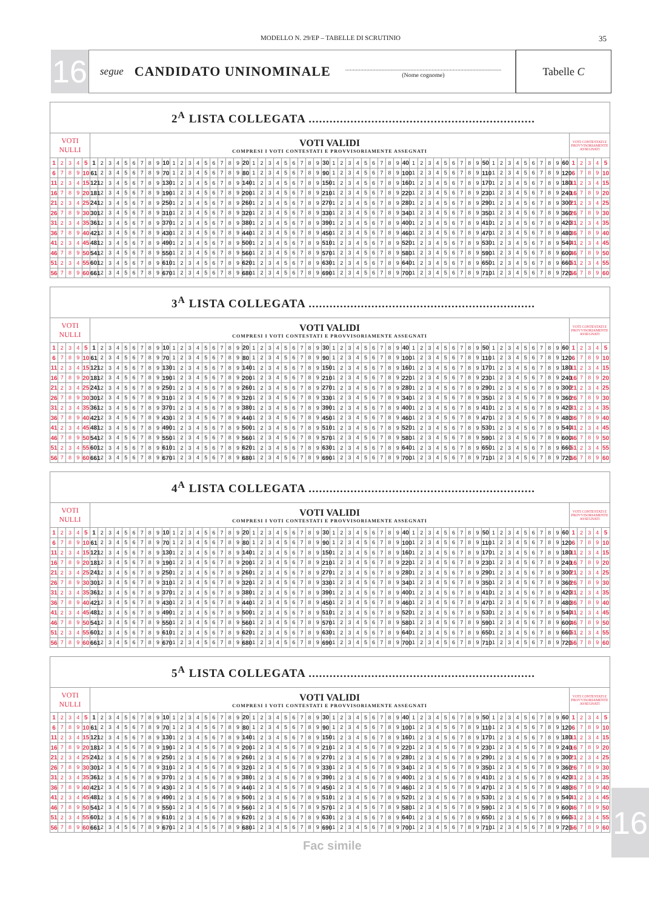MODELLO N. 29/EP – TABELLE DI SCRUTINIO 35
16
segue CANDIDATO UNINOMINALE
.......................................................................................................
(Nome cognome)
Tabelle C
| 2<sup>A</sup> LISTA COLLEGATA ................................................................. | | | | | | | | | | | | | | | | | | | | | | | | | | | | | | | | | | | | | | | | | | | | | | | | | | | | | | | | | | | | | | | | | | | | | |
| VOTI NULLI | | | | | VOTI VALIDI COMPRESI I VOTI CONTESTATI E PROVVISORIAMENTE ASSEGNATI | | | | | | | | | | | | | | | | | | | | | | | | | | | | | | | | | | | | | | | | | | | | | | | | | | | | | | | | | | | | VOTI CONTESTATI E PROVVISORIAMENTE ASSEGNATI | | | | |
| 1 | 2 | 3 | 4 | 5 | 1 | 2 | 3 | 4 | 5 | 6 | 7 | 8 | 9 | 10 | 1 | 2 | 3 | 4 | 5 | 6 | 7 | 8 | 9 | 20 | 1 | 2 | 3 | 4 | 5 | 6 | 7 | 8 | 9 | 30 | 1 | 2 | 3 | 4 | 5 | 6 | 7 | 8 | 9 | 40 | 1 | 2 | 3 | 4 | 5 | 6 | 7 | 8 | 9 | 50 | 1 | 2 | 3 | 4 | 5 | 6 | 7 | 8 | 9 | 60 | 1 | 2 | 3 | 4 | 5 |
| 6 | 7 | 8 | 9 | 10 | 61 | 2 | 3 | 4 | 5 | 6 | 7 | 8 | 9 | 70 | 1 | 2 | 3 | 4 | 5 | 6 | 7 | 8 | 9 | 80 | 1 | 2 | 3 | 4 | 5 | 6 | 7 | 8 | 9 | 90 | 1 | 2 | 3 | 4 | 5 | 6 | 7 | 8 | 9 | 100 | 1 | 2 | 3 | 4 | 5 | 6 | 7 | 8 | 9 | 110 | 1 | 2 | 3 | 4 | 5 | 6 | 7 | 8 | 9 | 120 | 6 | 7 | 8 | 9 | 10 |
| 11 | 2 | 3 | 4 | 15 | 121 | 2 | 3 | 4 | 5 | 6 | 7 | 8 | 9 | 130 | 1 | 2 | 3 | 4 | 5 | 6 | 7 | 8 | 9 | 140 | 1 | 2 | 3 | 4 | 5 | 6 | 7 | 8 | 9 | 150 | 1 | 2 | 3 | 4 | 5 | 6 | 7 | 8 | 9 | 160 | 1 | 2 | 3 | 4 | 5 | 6 | 7 | 8 | 9 | 170 | 1 | 2 | 3 | 4 | 5 | 6 | 7 | 8 | 9 | 180 | 11 | 2 | 3 | 4 | 15 |
| 16 | 7 | 8 | 9 | 20 | 181 | 2 | 3 | 4 | 5 | 6 | 7 | 8 | 9 | 190 | 1 | 2 | 3 | 4 | 5 | 6 | 7 | 8 | 9 | 200 | 1 | 2 | 3 | 4 | 5 | 6 | 7 | 8 | 9 | 210 | 1 | 2 | 3 | 4 | 5 | 6 | 7 | 8 | 9 | 220 | 1 | 2 | 3 | 4 | 5 | 6 | 7 | 8 | 9 | 230 | 1 | 2 | 3 | 4 | 5 | 6 | 7 | 8 | 9 | 240 | 16 | 7 | 8 | 9 | 20 |
| 21 | 2 | 3 | 4 | 25 | 241 | 2 | 3 | 4 | 5 | 6 | 7 | 8 | 9 | 250 | 1 | 2 | 3 | 4 | 5 | 6 | 7 | 8 | 9 | 260 | 1 | 2 | 3 | 4 | 5 | 6 | 7 | 8 | 9 | 270 | 1 | 2 | 3 | 4 | 5 | 6 | 7 | 8 | 9 | 280 | 1 | 2 | 3 | 4 | 5 | 6 | 7 | 8 | 9 | 290 | 1 | 2 | 3 | 4 | 5 | 6 | 7 | 8 | 9 | 300 | 21 | 2 | 3 | 4 | 25 |
| 26 | 7 | 8 | 9 | 30 | 301 | 2 | 3 | 4 | 5 | 6 | 7 | 8 | 9 | 310 | 1 | 2 | 3 | 4 | 5 | 6 | 7 | 8 | 9 | 320 | 1 | 2 | 3 | 4 | 5 | 6 | 7 | 8 | 9 | 330 | 1 | 2 | 3 | 4 | 5 | 6 | 7 | 8 | 9 | 340 | 1 | 2 | 3 | 4 | 5 | 6 | 7 | 8 | 9 | 350 | 1 | 2 | 3 | 4 | 5 | 6 | 7 | 8 | 9 | 360 | 26 | 7 | 8 | 9 | 30 |
| 31 | 2 | 3 | 4 | 35 | 361 | 2 | 3 | 4 | 5 | 6 | 7 | 8 | 9 | 370 | 1 | 2 | 3 | 4 | 5 | 6 | 7 | 8 | 9 | 380 | 1 | 2 | 3 | 4 | 5 | 6 | 7 | 8 | 9 | 390 | 1 | 2 | 3 | 4 | 5 | 6 | 7 | 8 | 9 | 400 | 1 | 2 | 3 | 4 | 5 | 6 | 7 | 8 | 9 | 410 | 1 | 2 | 3 | 4 | 5 | 6 | 7 | 8 | 9 | 420 | 31 | 2 | 3 | 4 | 35 |
| 36 | 7 | 8 | 9 | 40 | 421 | 2 | 3 | 4 | 5 | 6 | 7 | 8 | 9 | 430 | 1 | 2 | 3 | 4 | 5 | 6 | 7 | 8 | 9 | 440 | 1 | 2 | 3 | 4 | 5 | 6 | 7 | 8 | 9 | 450 | 1 | 2 | 3 | 4 | 5 | 6 | 7 | 8 | 9 | 460 | 1 | 2 | 3 | 4 | 5 | 6 | 7 | 8 | 9 | 470 | 1 | 2 | 3 | 4 | 5 | 6 | 7 | 8 | 9 | 480 | 36 | 7 | 8 | 9 | 40 |
| 41 | 2 | 3 | 4 | 45 | 481 | 2 | 3 | 4 | 5 | 6 | 7 | 8 | 9 | 490 | 1 | 2 | 3 | 4 | 5 | 6 | 7 | 8 | 9 | 500 | 1 | 2 | 3 | 4 | 5 | 6 | 7 | 8 | 9 | 510 | 1 | 2 | 3 | 4 | 5 | 6 | 7 | 8 | 9 | 520 | 1 | 2 | 3 | 4 | 5 | 6 | 7 | 8 | 9 | 530 | 1 | 2 | 3 | 4 | 5 | 6 | 7 | 8 | 9 | 540 | 41 | 2 | 3 | 4 | 45 |
| 46 | 7 | 8 | 9 | 50 | 541 | 2 | 3 | 4 | 5 | 6 | 7 | 8 | 9 | 550 | 1 | 2 | 3 | 4 | 5 | 6 | 7 | 8 | 9 | 560 | 1 | 2 | 3 | 4 | 5 | 6 | 7 | 8 | 9 | 570 | 1 | 2 | 3 | 4 | 5 | 6 | 7 | 8 | 9 | 580 | 1 | 2 | 3 | 4 | 5 | 6 | 7 | 8 | 9 | 590 | 1 | 2 | 3 | 4 | 5 | 6 | 7 | 8 | 9 | 600 | 46 | 7 | 8 | 9 | 50 |
| 51 | 2 | 3 | 4 | 55 | 601 | 2 | 3 | 4 | 5 | 6 | 7 | 8 | 9 | 610 | 1 | 2 | 3 | 4 | 5 | 6 | 7 | 8 | 9 | 620 | 1 | 2 | 3 | 4 | 5 | 6 | 7 | 8 | 9 | 630 | 1 | 2 | 3 | 4 | 5 | 6 | 7 | 8 | 9 | 640 | 1 | 2 | 3 | 4 | 5 | 6 | 7 | 8 | 9 | 650 | 1 | 2 | 3 | 4 | 5 | 6 | 7 | 8 | 9 | 660 | 51 | 2 | 3 | 4 | 55 |
| 56 | 7 | 8 | 9 | 60 | 661 | 2 | 3 | 4 | 5 | 6 | 7 | 8 | 9 | 670 | 1 | 2 | 3 | 4 | 5 | 6 | 7 | 8 | 9 | 680 | 1 | 2 | 3 | 4 | 5 | 6 | 7 | 8 | 9 | 690 | 1 | 2 | 3 | 4 | 5 | 6 | 7 | 8 | 9 | 700 | 1 | 2 | 3 | 4 | 5 | 6 | 7 | 8 | 9 | 710 | 1 | 2 | 3 | 4 | 5 | 6 | 7 | 8 | 9 | 720 | 56 | 7 | 8 | 9 | 60 |
| 3<sup>A</sup> LISTA COLLEGATA ................................................................. | | | | | | | | | | | | | | | | | | | | | | | | | | | | | | | | | | | | | | | | | | | | | | | | | | | | | | | | | | | | | | | | | | | | | |
| VOTI NULLI | | | | | VOTI VALIDI COMPRESI I VOTI CONTESTATI E PROVVISORIAMENTE ASSEGNATI | | | | | | | | | | | | | | | | | | | | | | | | | | | | | | | | | | | | | | | | | | | | | | | | | | | | | | | | | | | | VOTI CONTESTATI E PROVVISORIAMENTE ASSEGNATI | | | | |
| 1 | 2 | 3 | 4 | 5 | 1 | 2 | 3 | 4 | 5 | 6 | 7 | 8 | 9 | 10 | 1 | 2 | 3 | 4 | 5 | 6 | 7 | 8 | 9 | 20 | 1 | 2 | 3 | 4 | 5 | 6 | 7 | 8 | 9 | 30 | 1 | 2 | 3 | 4 | 5 | 6 | 7 | 8 | 9 | 40 | 1 | 2 | 3 | 4 | 5 | 6 | 7 | 8 | 9 | 50 | 1 | 2 | 3 | 4 | 5 | 6 | 7 | 8 | 9 | 60 | 1 | 2 | 3 | 4 | 5 |
| 6 | 7 | 8 | 9 | 10 | 61 | 2 | 3 | 4 | 5 | 6 | 7 | 8 | 9 | 70 | 1 | 2 | 3 | 4 | 5 | 6 | 7 | 8 | 9 | 80 | 1 | 2 | 3 | 4 | 5 | 6 | 7 | 8 | 9 | 90 | 1 | 2 | 3 | 4 | 5 | 6 | 7 | 8 | 9 | 100 | 1 | 2 | 3 | 4 | 5 | 6 | 7 | 8 | 9 | 110 | 1 | 2 | 3 | 4 | 5 | 6 | 7 | 8 | 9 | 120 | 6 | 7 | 8 | 9 | 10 |
| 11 | 2 | 3 | 4 | 15 | 121 | 2 | 3 | 4 | 5 | 6 | 7 | 8 | 9 | 130 | 1 | 2 | 3 | 4 | 5 | 6 | 7 | 8 | 9 | 140 | 1 | 2 | 3 | 4 | 5 | 6 | 7 | 8 | 9 | 150 | 1 | 2 | 3 | 4 | 5 | 6 | 7 | 8 | 9 | 160 | 1 | 2 | 3 | 4 | 5 | 6 | 7 | 8 | 9 | 170 | 1 | 2 | 3 | 4 | 5 | 6 | 7 | 8 | 9 | 180 | 11 | 2 | 3 | 4 | 15 |
| 16 | 7 | 8 | 9 | 20 | 181 | 2 | 3 | 4 | 5 | 6 | 7 | 8 | 9 | 190 | 1 | 2 | 3 | 4 | 5 | 6 | 7 | 8 | 9 | 200 | 1 | 2 | 3 | 4 | 5 | 6 | 7 | 8 | 9 | 210 | 1 | 2 | 3 | 4 | 5 | 6 | 7 | 8 | 9 | 220 | 1 | 2 | 3 | 4 | 5 | 6 | 7 | 8 | 9 | 230 | 1 | 2 | 3 | 4 | 5 | 6 | 7 | 8 | 9 | 240 | 16 | 7 | 8 | 9 | 20 |
| 21 | 2 | 3 | 4 | 25 | 241 | 2 | 3 | 4 | 5 | 6 | 7 | 8 | 9 | 250 | 1 | 2 | 3 | 4 | 5 | 6 | 7 | 8 | 9 | 260 | 1 | 2 | 3 | 4 | 5 | 6 | 7 | 8 | 9 | 270 | 1 | 2 | 3 | 4 | 5 | 6 | 7 | 8 | 9 | 280 | 1 | 2 | 3 | 4 | 5 | 6 | 7 | 8 | 9 | 290 | 1 | 2 | 3 | 4 | 5 | 6 | 7 | 8 | 9 | 300 | 21 | 2 | 3 | 4 | 25 |
| 26 | 7 | 8 | 9 | 30 | 301 | 2 | 3 | 4 | 5 | 6 | 7 | 8 | 9 | 310 | 1 | 2 | 3 | 4 | 5 | 6 | 7 | 8 | 9 | 320 | 1 | 2 | 3 | 4 | 5 | 6 | 7 | 8 | 9 | 330 | 1 | 2 | 3 | 4 | 5 | 6 | 7 | 8 | 9 | 340 | 1 | 2 | 3 | 4 | 5 | 6 | 7 | 8 | 9 | 350 | 1 | 2 | 3 | 4 | 5 | 6 | 7 | 8 | 9 | 360 | 26 | 7 | 8 | 9 | 30 |
| 31 | 2 | 3 | 4 | 35 | 361 | 2 | 3 | 4 | 5 | 6 | 7 | 8 | 9 | 370 | 1 | 2 | 3 | 4 | 5 | 6 | 7 | 8 | 9 | 380 | 1 | 2 | 3 | 4 | 5 | 6 | 7 | 8 | 9 | 390 | 1 | 2 | 3 | 4 | 5 | 6 | 7 | 8 | 9 | 400 | 1 | 2 | 3 | 4 | 5 | 6 | 7 | 8 | 9 | 410 | 1 | 2 | 3 | 4 | 5 | 6 | 7 | 8 | 9 | 420 | 31 | 2 | 3 | 4 | 35 |
| 36 | 7 | 8 | 9 | 40 | 421 | 2 | 3 | 4 | 5 | 6 | 7 | 8 | 9 | 430 | 1 | 2 | 3 | 4 | 5 | 6 | 7 | 8 | 9 | 440 | 1 | 2 | 3 | 4 | 5 | 6 | 7 | 8 | 9 | 450 | 1 | 2 | 3 | 4 | 5 | 6 | 7 | 8 | 9 | 460 | 1 | 2 | 3 | 4 | 5 | 6 | 7 | 8 | 9 | 470 | 1 | 2 | 3 | 4 | 5 | 6 | 7 | 8 | 9 | 480 | 36 | 7 | 8 | 9 | 40 |
| 41 | 2 | 3 | 4 | 45 | 481 | 2 | 3 | 4 | 5 | 6 | 7 | 8 | 9 | 490 | 1 | 2 | 3 | 4 | 5 | 6 | 7 | 8 | 9 | 500 | 1 | 2 | 3 | 4 | 5 | 6 | 7 | 8 | 9 | 510 | 1 | 2 | 3 | 4 | 5 | 6 | 7 | 8 | 9 | 520 | 1 | 2 | 3 | 4 | 5 | 6 | 7 | 8 | 9 | 530 | 1 | 2 | 3 | 4 | 5 | 6 | 7 | 8 | 9 | 540 | 41 | 2 | 3 | 4 | 45 |
| 46 | 7 | 8 | 9 | 50 | 541 | 2 | 3 | 4 | 5 | 6 | 7 | 8 | 9 | 550 | 1 | 2 | 3 | 4 | 5 | 6 | 7 | 8 | 9 | 560 | 1 | 2 | 3 | 4 | 5 | 6 | 7 | 8 | 9 | 570 | 1 | 2 | 3 | 4 | 5 | 6 | 7 | 8 | 9 | 580 | 1 | 2 | 3 | 4 | 5 | 6 | 7 | 8 | 9 | 590 | 1 | 2 | 3 | 4 | 5 | 6 | 7 | 8 | 9 | 600 | 46 | 7 | 8 | 9 | 50 |
| 51 | 2 | 3 | 4 | 55 | 601 | 2 | 3 | 4 | 5 | 6 | 7 | 8 | 9 | 610 | 1 | 2 | 3 | 4 | 5 | 6 | 7 | 8 | 9 | 620 | 1 | 2 | 3 | 4 | 5 | 6 | 7 | 8 | 9 | 630 | 1 | 2 | 3 | 4 | 5 | 6 | 7 | 8 | 9 | 640 | 1 | 2 | 3 | 4 | 5 | 6 | 7 | 8 | 9 | 650 | 1 | 2 | 3 | 4 | 5 | 6 | 7 | 8 | 9 | 660 | 51 | 2 | 3 | 4 | 55 |
| 56 | 7 | 8 | 9 | 60 | 661 | 2 | 3 | 4 | 5 | 6 | 7 | 8 | 9 | 670 | 1 | 2 | 3 | 4 | 5 | 6 | 7 | 8 | 9 | 680 | 1 | 2 | 3 | 4 | 5 | 6 | 7 | 8 | 9 | 690 | 1 | 2 | 3 | 4 | 5 | 6 | 7 | 8 | 9 | 700 | 1 | 2 | 3 | 4 | 5 | 6 | 7 | 8 | 9 | 710 | 1 | 2 | 3 | 4 | 5 | 6 | 7 | 8 | 9 | 720 | 56 | 7 | 8 | 9 | 60 |
| 4<sup>A</sup> LISTA COLLEGATA ................................................................. | | | | | | | | | | | | | | | | | | | | | | | | | | | | | | | | | | | | | | | | | | | | | | | | | | | | | | | | | | | | | | | | | | | | | |
| VOTI NULLI | | | | | VOTI VALIDI COMPRESI I VOTI CONTESTATI E PROVVISORIAMENTE ASSEGNATI | | | | | | | | | | | | | | | | | | | | | | | | | | | | | | | | | | | | | | | | | | | | | | | | | | | | | | | | | | | | VOTI CONTESTATI E PROVVISORIAMENTE ASSEGNATI | | | | |
| 1 | 2 | 3 | 4 | 5 | 1 | 2 | 3 | 4 | 5 | 6 | 7 | 8 | 9 | 10 | 1 | 2 | 3 | 4 | 5 | 6 | 7 | 8 | 9 | 20 | 1 | 2 | 3 | 4 | 5 | 6 | 7 | 8 | 9 | 30 | 1 | 2 | 3 | 4 | 5 | 6 | 7 | 8 | 9 | 40 | 1 | 2 | 3 | 4 | 5 | 6 | 7 | 8 | 9 | 50 | 1 | 2 | 3 | 4 | 5 | 6 | 7 | 8 | 9 | 60 | 1 | 2 | 3 | 4 | 5 |
| 6 | 7 | 8 | 9 | 10 | 61 | 2 | 3 | 4 | 5 | 6 | 7 | 8 | 9 | 70 | 1 | 2 | 3 | 4 | 5 | 6 | 7 | 8 | 9 | 80 | 1 | 2 | 3 | 4 | 5 | 6 | 7 | 8 | 9 | 90 | 1 | 2 | 3 | 4 | 5 | 6 | 7 | 8 | 9 | 100 | 1 | 2 | 3 | 4 | 5 | 6 | 7 | 8 | 9 | 110 | 1 | 2 | 3 | 4 | 5 | 6 | 7 | 8 | 9 | 120 | 6 | 7 | 8 | 9 | 10 |
| 11 | 2 | 3 | 4 | 15 | 121 | 2 | 3 | 4 | 5 | 6 | 7 | 8 | 9 | 130 | 1 | 2 | 3 | 4 | 5 | 6 | 7 | 8 | 9 | 140 | 1 | 2 | 3 | 4 | 5 | 6 | 7 | 8 | 9 | 150 | 1 | 2 | 3 | 4 | 5 | 6 | 7 | 8 | 9 | 160 | 1 | 2 | 3 | 4 | 5 | 6 | 7 | 8 | 9 | 170 | 1 | 2 | 3 | 4 | 5 | 6 | 7 | 8 | 9 | 180 | 11 | 2 | 3 | 4 | 15 |
| 16 | 7 | 8 | 9 | 20 | 181 | 2 | 3 | 4 | 5 | 6 | 7 | 8 | 9 | 190 | 1 | 2 | 3 | 4 | 5 | 6 | 7 | 8 | 9 | 200 | 1 | 2 | 3 | 4 | 5 | 6 | 7 | 8 | 9 | 210 | 1 | 2 | 3 | 4 | 5 | 6 | 7 | 8 | 9 | 220 | 1 | 2 | 3 | 4 | 5 | 6 | 7 | 8 | 9 | 230 | 1 | 2 | 3 | 4 | 5 | 6 | 7 | 8 | 9 | 240 | 16 | 7 | 8 | 9 | 20 |
| 21 | 2 | 3 | 4 | 25 | 241 | 2 | 3 | 4 | 5 | 6 | 7 | 8 | 9 | 250 | 1 | 2 | 3 | 4 | 5 | 6 | 7 | 8 | 9 | 260 | 1 | 2 | 3 | 4 | 5 | 6 | 7 | 8 | 9 | 270 | 1 | 2 | 3 | 4 | 5 | 6 | 7 | 8 | 9 | 280 | 1 | 2 | 3 | 4 | 5 | 6 | 7 | 8 | 9 | 290 | 1 | 2 | 3 | 4 | 5 | 6 | 7 | 8 | 9 | 300 | 21 | 2 | 3 | 4 | 25 |
| 26 | 7 | 8 | 9 | 30 | 301 | 2 | 3 | 4 | 5 | 6 | 7 | 8 | 9 | 310 | 1 | 2 | 3 | 4 | 5 | 6 | 7 | 8 | 9 | 320 | 1 | 2 | 3 | 4 | 5 | 6 | 7 | 8 | 9 | 330 | 1 | 2 | 3 | 4 | 5 | 6 | 7 | 8 | 9 | 340 | 1 | 2 | 3 | 4 | 5 | 6 | 7 | 8 | 9 | 350 | 1 | 2 | 3 | 4 | 5 | 6 | 7 | 8 | 9 | 360 | 26 | 7 | 8 | 9 | 30 |
| 31 | 2 | 3 | 4 | 35 | 361 | 2 | 3 | 4 | 5 | 6 | 7 | 8 | 9 | 370 | 1 | 2 | 3 | 4 | 5 | 6 | 7 | 8 | 9 | 380 | 1 | 2 | 3 | 4 | 5 | 6 | 7 | 8 | 9 | 390 | 1 | 2 | 3 | 4 | 5 | 6 | 7 | 8 | 9 | 400 | 1 | 2 | 3 | 4 | 5 | 6 | 7 | 8 | 9 | 410 | 1 | 2 | 3 | 4 | 5 | 6 | 7 | 8 | 9 | 420 | 31 | 2 | 3 | 4 | 35 |
| 36 | 7 | 8 | 9 | 40 | 421 | 2 | 3 | 4 | 5 | 6 | 7 | 8 | 9 | 430 | 1 | 2 | 3 | 4 | 5 | 6 | 7 | 8 | 9 | 440 | 1 | 2 | 3 | 4 | 5 | 6 | 7 | 8 | 9 | 450 | 1 | 2 | 3 | 4 | 5 | 6 | 7 | 8 | 9 | 460 | 1 | 2 | 3 | 4 | 5 | 6 | 7 | 8 | 9 | 470 | 1 | 2 | 3 | 4 | 5 | 6 | 7 | 8 | 9 | 480 | 36 | 7 | 8 | 9 | 40 |
| 41 | 2 | 3 | 4 | 45 | 481 | 2 | 3 | 4 | 5 | 6 | 7 | 8 | 9 | 490 | 1 | 2 | 3 | 4 | 5 | 6 | 7 | 8 | 9 | 500 | 1 | 2 | 3 | 4 | 5 | 6 | 7 | 8 | 9 | 510 | 1 | 2 | 3 | 4 | 5 | 6 | 7 | 8 | 9 | 520 | 1 | 2 | 3 | 4 | 5 | 6 | 7 | 8 | 9 | 530 | 1 | 2 | 3 | 4 | 5 | 6 | 7 | 8 | 9 | 540 | 41 | 2 | 3 | 4 | 45 |
| 46 | 7 | 8 | 9 | 50 | 541 | 2 | 3 | 4 | 5 | 6 | 7 | 8 | 9 | 550 | 1 | 2 | 3 | 4 | 5 | 6 | 7 | 8 | 9 | 560 | 1 | 2 | 3 | 4 | 5 | 6 | 7 | 8 | 9 | 570 | 1 | 2 | 3 | 4 | 5 | 6 | 7 | 8 | 9 | 580 | 1 | 2 | 3 | 4 | 5 | 6 | 7 | 8 | 9 | 590 | 1 | 2 | 3 | 4 | 5 | 6 | 7 | 8 | 9 | 600 | 46 | 7 | 8 | 9 | 50 |
| 51 | 2 | 3 | 4 | 55 | 601 | 2 | 3 | 4 | 5 | 6 | 7 | 8 | 9 | 610 | 1 | 2 | 3 | 4 | 5 | 6 | 7 | 8 | 9 | 620 | 1 | 2 | 3 | 4 | 5 | 6 | 7 | 8 | 9 | 630 | 1 | 2 | 3 | 4 | 5 | 6 | 7 | 8 | 9 | 640 | 1 | 2 | 3 | 4 | 5 | 6 | 7 | 8 | 9 | 650 | 1 | 2 | 3 | 4 | 5 | 6 | 7 | 8 | 9 | 660 | 51 | 2 | 3 | 4 | 55 |
| 56 | 7 | 8 | 9 | 60 | 661 | 2 | 3 | 4 | 5 | 6 | 7 | 8 | 9 | 670 | 1 | 2 | 3 | 4 | 5 | 6 | 7 | 8 | 9 | 680 | 1 | 2 | 3 | 4 | 5 | 6 | 7 | 8 | 9 | 690 | 1 | 2 | 3 | 4 | 5 | 6 | 7 | 8 | 9 | 700 | 1 | 2 | 3 | 4 | 5 | 6 | 7 | 8 | 9 | 710 | 1 | 2 | 3 | 4 | 5 | 6 | 7 | 8 | 9 | 720 | 56 | 7 | 8 | 9 | 60 |
| 5<sup>A</sup> LISTA COLLEGATA ................................................................. | | | | | | | | | | | | | | | | | | | | | | | | | | | | | | | | | | | | | | | | | | | | | | | | | | | | | | | | | | | | | | | | | | | | | |
| VOTI NULLI | | | | | VOTI VALIDI COMPRESI I VOTI CONTESTATI E PROVVISORIAMENTE ASSEGNATI | | | | | | | | | | | | | | | | | | | | | | | | | | | | | | | | | | | | | | | | | | | | | | | | | | | | | | | | | | | | VOTI CONTESTATI E PROVVISORIAMENTE ASSEGNATI | | | | |
| 1 | 2 | 3 | 4 | 5 | 1 | 2 | 3 | 4 | 5 | 6 | 7 | 8 | 9 | 10 | 1 | 2 | 3 | 4 | 5 | 6 | 7 | 8 | 9 | 20 | 1 | 2 | 3 | 4 | 5 | 6 | 7 | 8 | 9 | 30 | 1 | 2 | 3 | 4 | 5 | 6 | 7 | 8 | 9 | 40 | 1 | 2 | 3 | 4 | 5 | 6 | 7 | 8 | 9 | 50 | 1 | 2 | 3 | 4 | 5 | 6 | 7 | 8 | 9 | 60 | 1 | 2 | 3 | 4 | 5 |
| 6 | 7 | 8 | 9 | 10 | 61 | 2 | 3 | 4 | 5 | 6 | 7 | 8 | 9 | 70 | 1 | 2 | 3 | 4 | 5 | 6 | 7 | 8 | 9 | 80 | 1 | 2 | 3 | 4 | 5 | 6 | 7 | 8 | 9 | 90 | 1 | 2 | 3 | 4 | 5 | 6 | 7 | 8 | 9 | 100 | 1 | 2 | 3 | 4 | 5 | 6 | 7 | 8 | 9 | 110 | 1 | 2 | 3 | 4 | 5 | 6 | 7 | 8 | 9 | 120 | 6 | 7 | 8 | 9 | 10 |
| 11 | 2 | 3 | 4 | 15 | 121 | 2 | 3 | 4 | 5 | 6 | 7 | 8 | 9 | 130 | 1 | 2 | 3 | 4 | 5 | 6 | 7 | 8 | 9 | 140 | 1 | 2 | 3 | 4 | 5 | 6 | 7 | 8 | 9 | 150 | 1 | 2 | 3 | 4 | 5 | 6 | 7 | 8 | 9 | 160 | 1 | 2 | 3 | 4 | 5 | 6 | 7 | 8 | 9 | 170 | 1 | 2 | 3 | 4 | 5 | 6 | 7 | 8 | 9 | 180 | 11 | 2 | 3 | 4 | 15 |
| 16 | 7 | 8 | 9 | 20 | 181 | 2 | 3 | 4 | 5 | 6 | 7 | 8 | 9 | 190 | 1 | 2 | 3 | 4 | 5 | 6 | 7 | 8 | 9 | 200 | 1 | 2 | 3 | 4 | 5 | 6 | 7 | 8 | 9 | 210 | 1 | 2 | 3 | 4 | 5 | 6 | 7 | 8 | 9 | 220 | 1 | 2 | 3 | 4 | 5 | 6 | 7 | 8 | 9 | 230 | 1 | 2 | 3 | 4 | 5 | 6 | 7 | 8 | 9 | 240 | 16 | 7 | 8 | 9 | 20 |
| 21 | 2 | 3 | 4 | 25 | 241 | 2 | 3 | 4 | 5 | 6 | 7 | 8 | 9 | 250 | 1 | 2 | 3 | 4 | 5 | 6 | 7 | 8 | 9 | 260 | 1 | 2 | 3 | 4 | 5 | 6 | 7 | 8 | 9 | 270 | 1 | 2 | 3 | 4 | 5 | 6 | 7 | 8 | 9 | 280 | 1 | 2 | 3 | 4 | 5 | 6 | 7 | 8 | 9 | 290 | 1 | 2 | 3 | 4 | 5 | 6 | 7 | 8 | 9 | 300 | 21 | 2 | 3 | 4 | 25 |
| 26 | 7 | 8 | 9 | 30 | 301 | 2 | 3 | 4 | 5 | 6 | 7 | 8 | 9 | 310 | 1 | 2 | 3 | 4 | 5 | 6 | 7 | 8 | 9 | 320 | 1 | 2 | 3 | 4 | 5 | 6 | 7 | 8 | 9 | 330 | 1 | 2 | 3 | 4 | 5 | 6 | 7 | 8 | 9 | 340 | 1 | 2 | 3 | 4 | 5 | 6 | 7 | 8 | 9 | 350 | 1 | 2 | 3 | 4 | 5 | 6 | 7 | 8 | 9 | 360 | 26 | 7 | 8 | 9 | 30 |
| 31 | 2 | 3 | 4 | 35 | 361 | 2 | 3 | 4 | 5 | 6 | 7 | 8 | 9 | 370 | 1 | 2 | 3 | 4 | 5 | 6 | 7 | 8 | 9 | 380 | 1 | 2 | 3 | 4 | 5 | 6 | 7 | 8 | 9 | 390 | 1 | 2 | 3 | 4 | 5 | 6 | 7 | 8 | 9 | 400 | 1 | 2 | 3 | 4 | 5 | 6 | 7 | 8 | 9 | 410 | 1 | 2 | 3 | 4 | 5 | 6 | 7 | 8 | 9 | 420 | 31 | 2 | 3 | 4 | 35 |
| 36 | 7 | 8 | 9 | 40 | 421 | 2 | 3 | 4 | 5 | 6 | 7 | 8 | 9 | 430 | 1 | 2 | 3 | 4 | 5 | 6 | 7 | 8 | 9 | 440 | 1 | 2 | 3 | 4 | 5 | 6 | 7 | 8 | 9 | 450 | 1 | 2 | 3 | 4 | 5 | 6 | 7 | 8 | 9 | 460 | 1 | 2 | 3 | 4 | 5 | 6 | 7 | 8 | 9 | 470 | 1 | 2 | 3 | 4 | 5 | 6 | 7 | 8 | 9 | 480 | 36 | 7 | 8 | 9 | 40 |
| 41 | 2 | 3 | 4 | 45 | 481 | 2 | 3 | 4 | 5 | 6 | 7 | 8 | 9 | 490 | 1 | 2 | 3 | 4 | 5 | 6 | 7 | 8 | 9 | 500 | 1 | 2 | 3 | 4 | 5 | 6 | 7 | 8 | 9 | 510 | 1 | 2 | 3 | 4 | 5 | 6 | 7 | 8 | 9 | 520 | 1 | 2 | 3 | 4 | 5 | 6 | 7 | 8 | 9 | 530 | 1 | 2 | 3 | 4 | 5 | 6 | 7 | 8 | 9 | 540 | 41 | 2 | 3 | 4 | 45 |
| 46 | 7 | 8 | 9 | 50 | 541 | 2 | 3 | 4 | 5 | 6 | 7 | 8 | 9 | 550 | 1 | 2 | 3 | 4 | 5 | 6 | 7 | 8 | 9 | 560 | 1 | 2 | 3 | 4 | 5 | 6 | 7 | 8 | 9 | 570 | 1 | 2 | 3 | 4 | 5 | 6 | 7 | 8 | 9 | 580 | 1 | 2 | 3 | 4 | 5 | 6 | 7 | 8 | 9 | 590 | 1 | 2 | 3 | 4 | 5 | 6 | 7 | 8 | 9 | 600 | 46 | 7 | 8 | 9 | 50 |
| 51 | 2 | 3 | 4 | 55 | 601 | 2 | 3 | 4 | 5 | 6 | 7 | 8 | 9 | 610 | 1 | 2 | 3 | 4 | 5 | 6 | 7 | 8 | 9 | 620 | 1 | 2 | 3 | 4 | 5 | 6 | 7 | 8 | 9 | 630 | 1 | 2 | 3 | 4 | 5 | 6 | 7 | 8 | 9 | 640 | 1 | 2 | 3 | 4 | 5 | 6 | 7 | 8 | 9 | 650 | 1 | 2 | 3 | 4 | 5 | 6 | 7 | 8 | 9 | 660 | 51 | 2 | 3 | 4 | 55 |
| 56 | 7 | 8 | 9 | 60 | 661 | 2 | 3 | 4 | 5 | 6 | 7 | 8 | 9 | 670 | 1 | 2 | 3 | 4 | 5 | 6 | 7 | 8 | 9 | 680 | 1 | 2 | 3 | 4 | 5 | 6 | 7 | 8 | 9 | 690 | 1 | 2 | 3 | 4 | 5 | 6 | 7 | 8 | 9 | 700 | 1 | 2 | 3 | 4 | 5 | 6 | 7 | 8 | 9 | 710 | 1 | 2 | 3 | 4 | 5 | 6 | 7 | 8 | 9 | 720 | 56 | 7 | 8 | 9 | 60 |
Fac simile
16